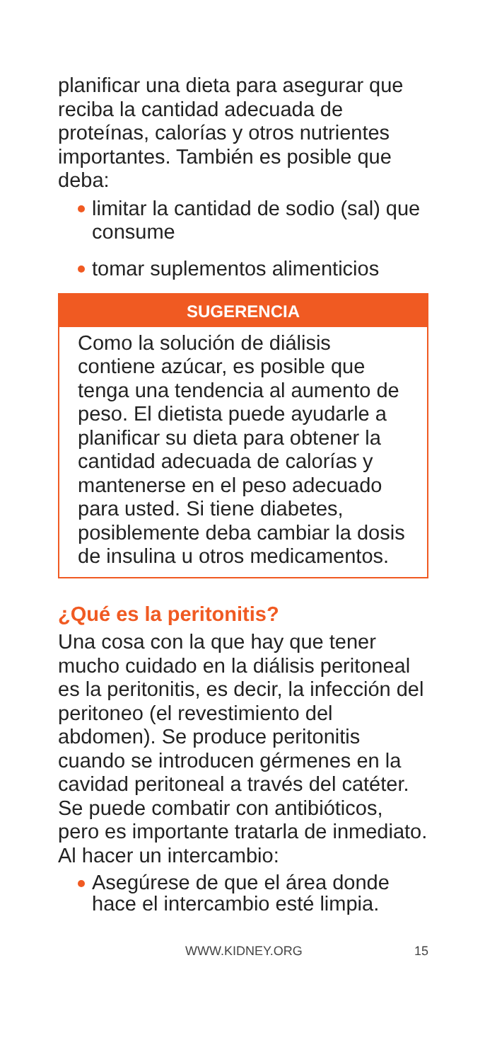planificar una dieta para asegurar que reciba la cantidad adecuada de proteínas, calorías y otros nutrientes importantes. También es posible que deba:
limitar la cantidad de sodio (sal) que consume
tomar suplementos alimenticios
SUGERENCIA
Como la solución de diálisis contiene azúcar, es posible que tenga una tendencia al aumento de peso. El dietista puede ayudarle a planificar su dieta para obtener la cantidad adecuada de calorías y mantenerse en el peso adecuado para usted. Si tiene diabetes, posiblemente deba cambiar la dosis de insulina u otros medicamentos.
¿Qué es la peritonitis?
Una cosa con la que hay que tener mucho cuidado en la diálisis peritoneal es la peritonitis, es decir, la infección del peritoneo (el revestimiento del abdomen). Se produce peritonitis cuando se introducen gérmenes en la cavidad peritoneal a través del catéter. Se puede combatir con antibióticos, pero es importante tratarla de inmediato. Al hacer un intercambio:
Asegúrese de que el área donde hace el intercambio esté limpia.
WWW.KIDNEY.ORG 15